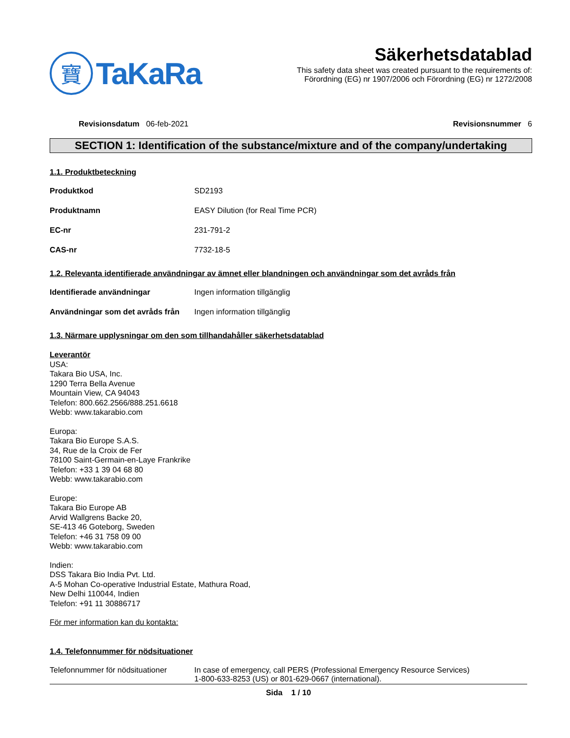寶
TaKaRa
Säkerhetsdatablad
This safety data sheet was created pursuant to the requirements of:
Förordning (EG) nr 1907/2006 och Förordning (EG) nr 1272/2008
Revisionsdatum 06-feb-2021 Revisionsnummer 6
SECTION 1: Identification of the substance/mixture and of the company/undertaking
1.1. Produktbeteckning
Produktkod SD2193
Produktnamn EASY Dilution (for Real Time PCR)
EC-nr 231-791-2
CAS-nr 7732-18-5
1.2. Relevanta identifierade användningar av ämnet eller blandningen och användningar som det avråds från
Identifierade användningar Ingen information tillgänglig
Användningar som det avråds från
Ingen information tillgänglig
1.3. Närmare upplysningar om den som tillhandahåller säkerhetsdatablad
Leverantör
USA:
Takara Bio USA, Inc.
1290 Terra Bella Avenue
Mountain View, CA 94043
Telefon: 800.662.2566/888.251.6618
Webb: www.takarabio.com
Europa:
Takara Bio Europe S.A.S.
34, Rue de la Croix de Fer
78100 Saint-Germain-en-Laye Frankrike
Telefon: +33 1 39 04 68 80
Webb: www.takarabio.com
Europe:
Takara Bio Europe AB
Arvid Wallgrens Backe 20,
SE-413 46 Goteborg, Sweden
Telefon: +46 31 758 09 00
Webb: www.takarabio.com
Indien:
DSS Takara Bio India Pvt. Ltd.
A-5 Mohan Co-operative Industrial Estate, Mathura Road,
New Delhi 110044, Indien
Telefon: +91 11 30886717
För mer information kan du kontakta:
1.4. Telefonnummer för nödsituationer
Telefonnummer för nödsituationer
In case of emergency, call PERS (Professional Emergency Resource Services)
1-800-633-8253 (US) or 801-629-0667 (international).
Sida 1 / 10